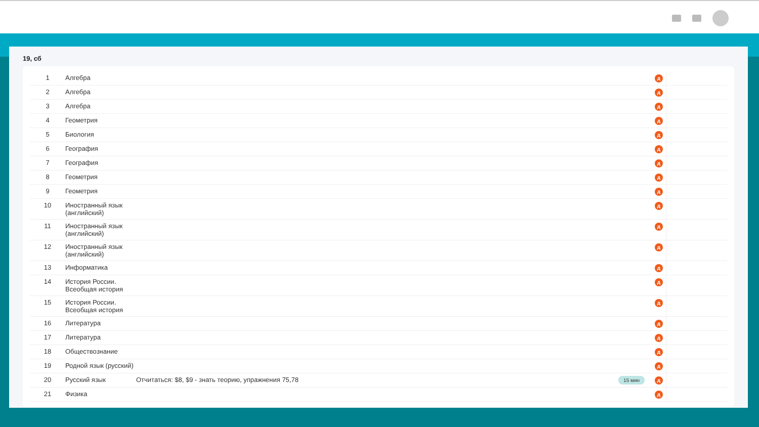19, сб
| 1 | Алгебра | | д | |
| 2 | Алгебра | | д | |
| 3 | Алгебра | | д | |
| 4 | Геометрия | | д | |
| 5 | Биология | | д | |
| 6 | География | | д | |
| 7 | География | | д | |
| 8 | Геометрия | | д | |
| 9 | Геометрия | | д | |
| 10 | Иностранный язык (английский) | | д | |
| 11 | Иностранный язык (английский) | | д | |
| 12 | Иностранный язык (английский) | | д | |
| 13 | Информатика | | д | |
| 14 | История России. Всеобщая история | | д | |
| 15 | История России. Всеобщая история | | д | |
| 16 | Литература | | д | |
| 17 | Литература | | д | |
| 18 | Обществознание | | д | |
| 19 | Родной язык (русский) | | д | |
| 20 | Русский язык | Отчитаться: $8, $9 - знать теорию, упражнения 75,78 15 мин | д | |
| 21 | Физика | | д | |